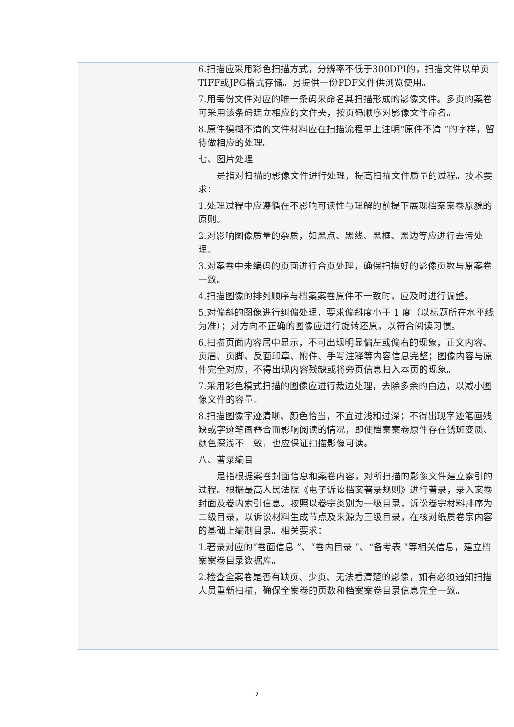| | | 6.扫描应采用彩色扫描方式，分辨率不低于300DPI的，扫描文件以单页TIFF或JPG格式存储。另提供一份PDF文件供浏览使用。 7.用每份文件对应的唯一条码来命名其扫描形成的影像文件。多页的案卷可采用该条码建立相应的文件夹，按页码顺序对影像文件命名。 8.原件模糊不清的文件材料应在扫描流程单上注明“原件不清 ”的字样，留待做相应的处理。 七、图片处理 是指对扫描的影像文件进行处理，提高扫描文件质量的过程。技术要求： 1.处理过程中应遵循在不影响可读性与理解的前提下展现档案案卷原貌的原则。 2.对影响图像质量的杂质，如黑点、黑线、黑框、黑边等应进行去污处理。 3.对案卷中未编码的页面进行合页处理，确保扫描好的影像页数与原案卷一致。 4.扫描图像的排列顺序与档案案卷原件不一致时，应及时进行调整。 5.对偏斜的图像进行纠偏处理，要求偏斜度小于 1 度（以标题所在水平线为准）；对方向不正确的图像应进行旋转还原，以符合阅读习惯。 6.扫描页面内容居中显示，不可出现明显偏左或偏右的现象，正文内容、页眉、页脚、反面印章、附件、手写注释等内容信息完整；图像内容与原件完全对应，不得出现内容残缺或将旁页信息扫入本页的现象。 7.采用彩色模式扫描的图像应进行裁边处理，去除多余的白边，以减小图像文件的容量。 8.扫描图像字迹清晰、颜色恰当，不宜过浅和过深；不得出现字迹笔画残缺或字迹笔画叠合而影响阅读的情况，即使档案案卷原件存在锈斑变质、颜色深浅不一致，也应保证扫描影像可读。 八、著录编目 是指根据案卷封面信息和案卷内容，对所扫描的影像文件建立索引的过程。根据最高人民法院《电子诉讼档案著录规则》进行著录，录入案卷封面及卷内索引信息。按照以卷宗类别为一级目录，诉讼卷宗材料排序为二级目录，以诉讼材料生成节点及来源为三级目录，在核对纸质卷宗内容的基础上编制目录。相关要求： 1.著录对应的“卷面信息 ”、“卷内目录 ”、“备考表 ”等相关信息，建立档案案卷目录数据库。 2.检查全案卷是否有缺页、少页、无法看清楚的影像，如有必须通知扫描人员重新扫描，确保全案卷的页数和档案案卷目录信息完全一致。 |
7